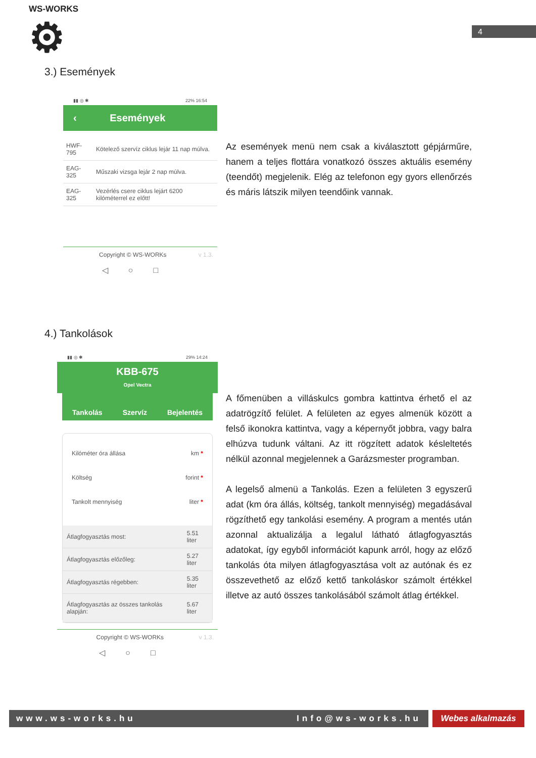WS-WORKS
⚙
4
3.) Események
▮▮ ◎ ✱ 22% 16:54
‹ Események
| HWF-795 | Kötelező szervíz ciklus lejár 11 nap múlva. |
| EAG-325 | Műszaki vizsga lejár 2 nap múlva. |
| EAG-325 | Vezérlés csere ciklus lejárt 6200 kilóméterrel ez előtt! |
Copyright © WS-WORKs v 1.3.
◁○□
Az események menü nem csak a kiválasztott gépjárműre, hanem a teljes flottára vonatkozó összes aktuális esemény (teendőt) megjelenik. Elég az telefonon egy gyors ellenőrzés és máris látszik milyen teendőink vannak.
4.) Tankolások
▮▮ ◎ ✱ 29% 14:24
KBB-675
Opel Vectra
Tankolás Szervíz Bejelentés
Kilóméter óra állása km *
Költség forint *
Tankolt mennyiség liter *
| Átlagfogyasztás most: | 5.51 liter |
| Átlagfogyasztás előzőleg: | 5.27 liter |
| Átlagfogyasztás régebben: | 5.35 liter |
| Átlagfogyasztás az összes tankolás alapján: | 5.67 liter |
Copyright © WS-WORKs v 1.3.
◁○□
A főmenüben a villáskulcs gombra kattintva érhető el az adatrögzítő felület. A felületen az egyes almenük között a felső ikonokra kattintva, vagy a képernyőt jobbra, vagy balra elhúzva tudunk váltani. Az itt rögzített adatok késleltetés nélkül azonnal megjelennek a Garázsmester programban.
A legelső almenü a Tankolás. Ezen a felületen 3 egyszerű adat (km óra állás, költség, tankolt mennyiség) megadásával rögzíthető egy tankolási esemény. A program a mentés után azonnal aktualizálja a legalul látható átlagfogyasztás adatokat, így egyből információt kapunk arról, hogy az előző tankolás óta milyen átlagfogyasztása volt az autónak és ez összevethető az előző kettő tankoláskor számolt értékkel illetve az autó összes tankolásából számolt átlag értékkel.
www.ws-works.hu Info@ws-works.hu Webes alkalmazás